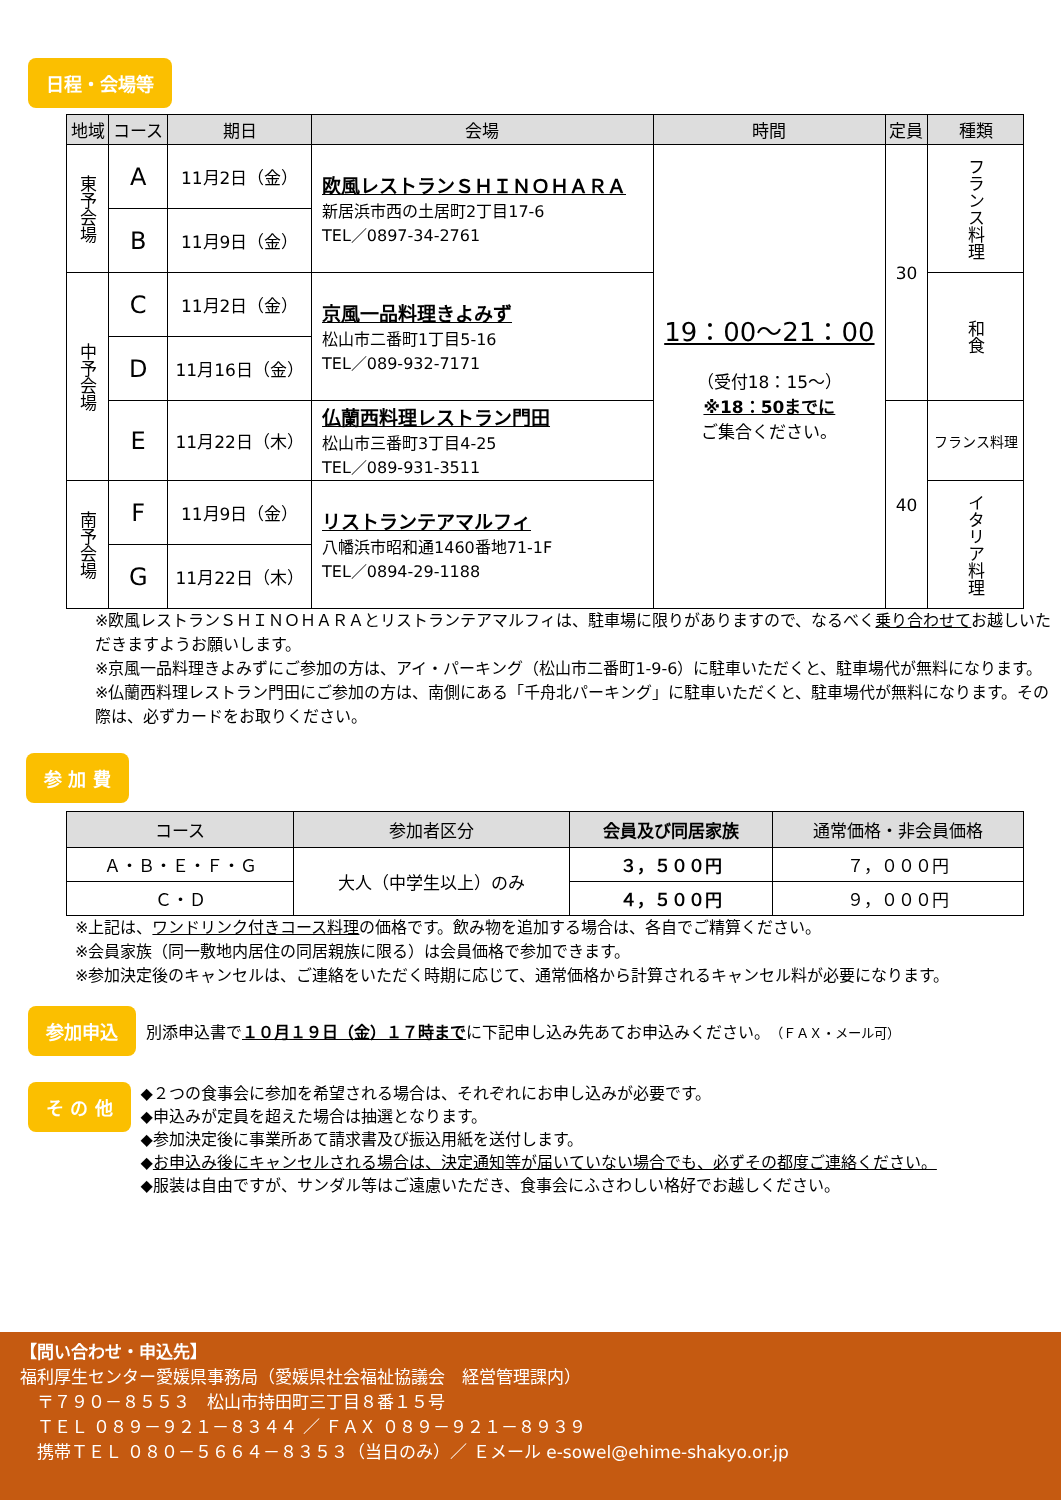日程・会場等
| 地域 | コース | 期日 | 会場 | 時間 | 定員 | 種類 |
| --- | --- | --- | --- | --- | --- | --- |
| 東予会場 | A | 11月2日（金） | 欧風レストランＳＨＩＮＯＨＡＲＡ 新居浜市西の土居町2丁目17-6 TEL／0897-34-2761 | 19：00～21：00 （受付18：15～） ※18：50までに ご集合ください。 | 30 | フランス料理 |
| | B | 11月9日（金） | | | | |
| 中予会場 | C | 11月2日（金） | 京風一品料理きよみず 松山市二番町1丁目5-16 TEL／089-932-7171 | | | 和食 |
| | D | 11月16日（金） | | | | |
| | E | 11月22日（木） | 仏蘭西料理レストラン門田 松山市三番町3丁目4-25 TEL／089-931-3511 | | 40 | フランス料理 |
| 南予会場 | F | 11月9日（金） | リストランテアマルフィ 八幡浜市昭和通1460番地71-1F TEL／0894-29-1188 | | | イタリア料理 |
| | G | 11月22日（木） | | | | |
※欧風レストランＳＨＩＮＯＨＡＲＡとリストランテアマルフィは、駐車場に限りがありますので、なるべく乗り合わせてお越しいただきますようお願いします。
※京風一品料理きよみずにご参加の方は、アイ・パーキング（松山市二番町1-9-6）に駐車いただくと、駐車場代が無料になります。
※仏蘭西料理レストラン門田にご参加の方は、南側にある「千舟北パーキング」に駐車いただくと、駐車場代が無料になります。その際は、必ずカードをお取りください。
参 加 費
| コース | 参加者区分 | 会員及び同居家族 | 通常価格・非会員価格 |
| --- | --- | --- | --- |
| Ａ・Ｂ・Ｅ・Ｆ・Ｇ | 大人（中学生以上）のみ | ３，５００円 | ７，０００円 |
| Ｃ・Ｄ | | ４，５００円 | ９，０００円 |
※上記は、ワンドリンク付きコース料理の価格です。飲み物を追加する場合は、各自でご精算ください。
※会員家族（同一敷地内居住の同居親族に限る）は会員価格で参加できます。
※参加決定後のキャンセルは、ご連絡をいただく時期に応じて、通常価格から計算されるキャンセル料が必要になります。
参加申込 別添申込書で１０月１９日（金）１７時までに下記申し込み先あてお申込みください。（ＦＡＸ・メール可）
そ の 他
◆２つの食事会に参加を希望される場合は、それぞれにお申し込みが必要です。
◆申込みが定員を超えた場合は抽選となります。
◆参加決定後に事業所あて請求書及び振込用紙を送付します。
◆お申込み後にキャンセルされる場合は、決定通知等が届いていない場合でも、必ずその都度ご連絡ください。
◆服装は自由ですが、サンダル等はご遠慮いただき、食事会にふさわしい格好でお越しください。
【問い合わせ・申込先】
福利厚生センター愛媛県事務局（愛媛県社会福祉協議会　経営管理課内）
　〒７９０－８５５３　松山市持田町三丁目８番１５号
　ＴＥＬ ０８９－９２１－８３４４ ／ ＦＡＸ ０８９－９２１－８９３９
　携帯ＴＥＬ ０８０－５６６４－８３５３（当日のみ）／ Ｅメール e-sowel@ehime-shakyo.or.jp